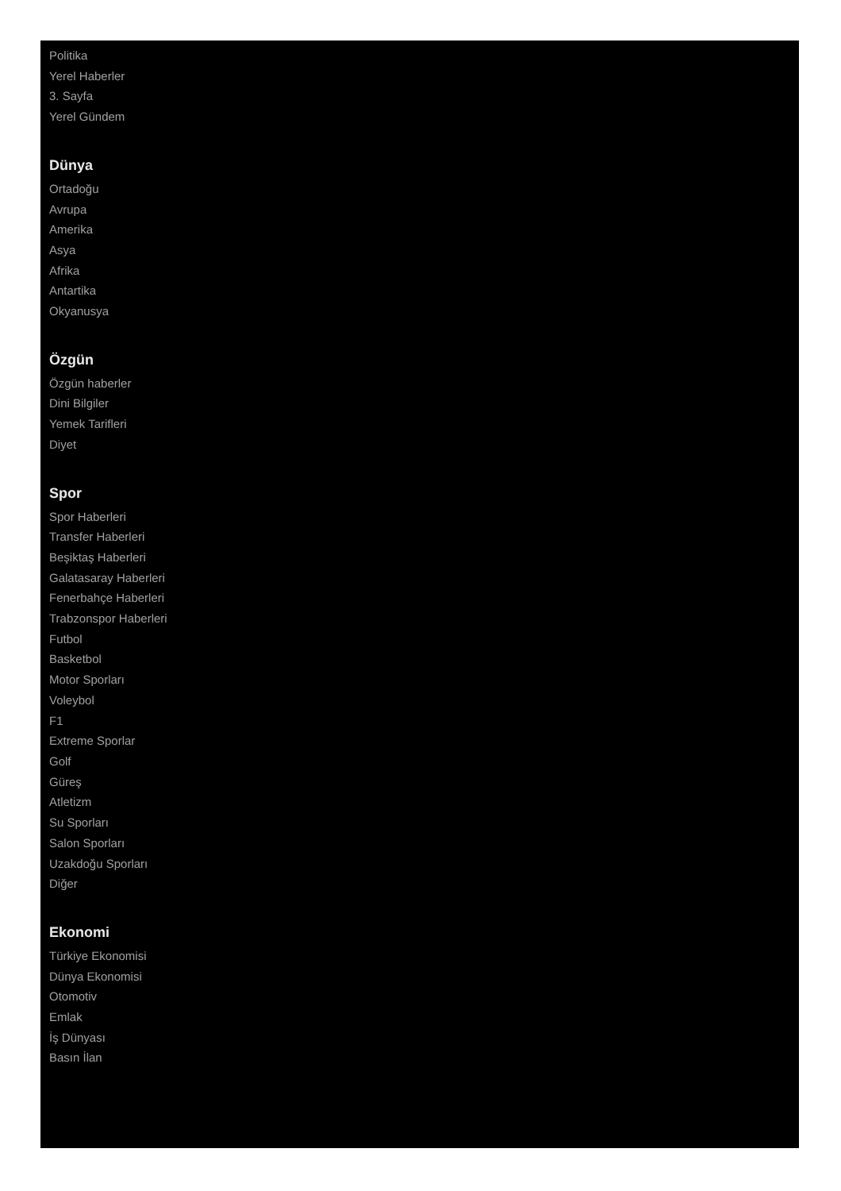Politika
Yerel Haberler
3. Sayfa
Yerel Gündem
Dünya
Ortadoğu
Avrupa
Amerika
Asya
Afrika
Antartika
Okyanusya
Özgün
Özgün haberler
Dini Bilgiler
Yemek Tarifleri
Diyet
Spor
Spor Haberleri
Transfer Haberleri
Beşiktaş Haberleri
Galatasaray Haberleri
Fenerbahçe Haberleri
Trabzonspor Haberleri
Futbol
Basketbol
Motor Sporları
Voleybol
F1
Extreme Sporlar
Golf
Güreş
Atletizm
Su Sporları
Salon Sporları
Uzakdoğu Sporları
Diğer
Ekonomi
Türkiye Ekonomisi
Dünya Ekonomisi
Otomotiv
Emlak
İş Dünyası
Basın İlan